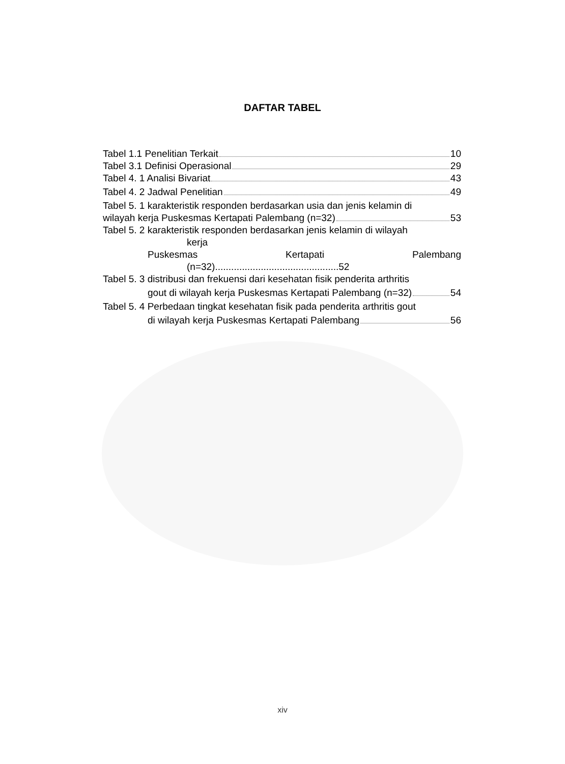DAFTAR TABEL
Tabel 1.1 Penelitian Terkait 10
Tabel 3.1 Definisi Operasional 29
Tabel 4. 1 Analisi Bivariat 43
Tabel 4. 2 Jadwal Penelitian 49
Tabel 5. 1 karakteristik responden berdasarkan usia dan jenis kelamin di
wilayah kerja Puskesmas Kertapati Palembang (n=32) 53
Tabel 5. 2 karakteristik responden berdasarkan jenis kelamin di wilayah
kerja
Puskesmas Kertapati Palembang
(n=32)..............................................52
Tabel 5. 3 distribusi dan frekuensi dari kesehatan fisik penderita arthritis
gout di wilayah kerja Puskesmas Kertapati Palembang (n=32) 54
Tabel 5. 4 Perbedaan tingkat kesehatan fisik pada penderita arthritis gout
di wilayah kerja Puskesmas Kertapati Palembang 56
xiv